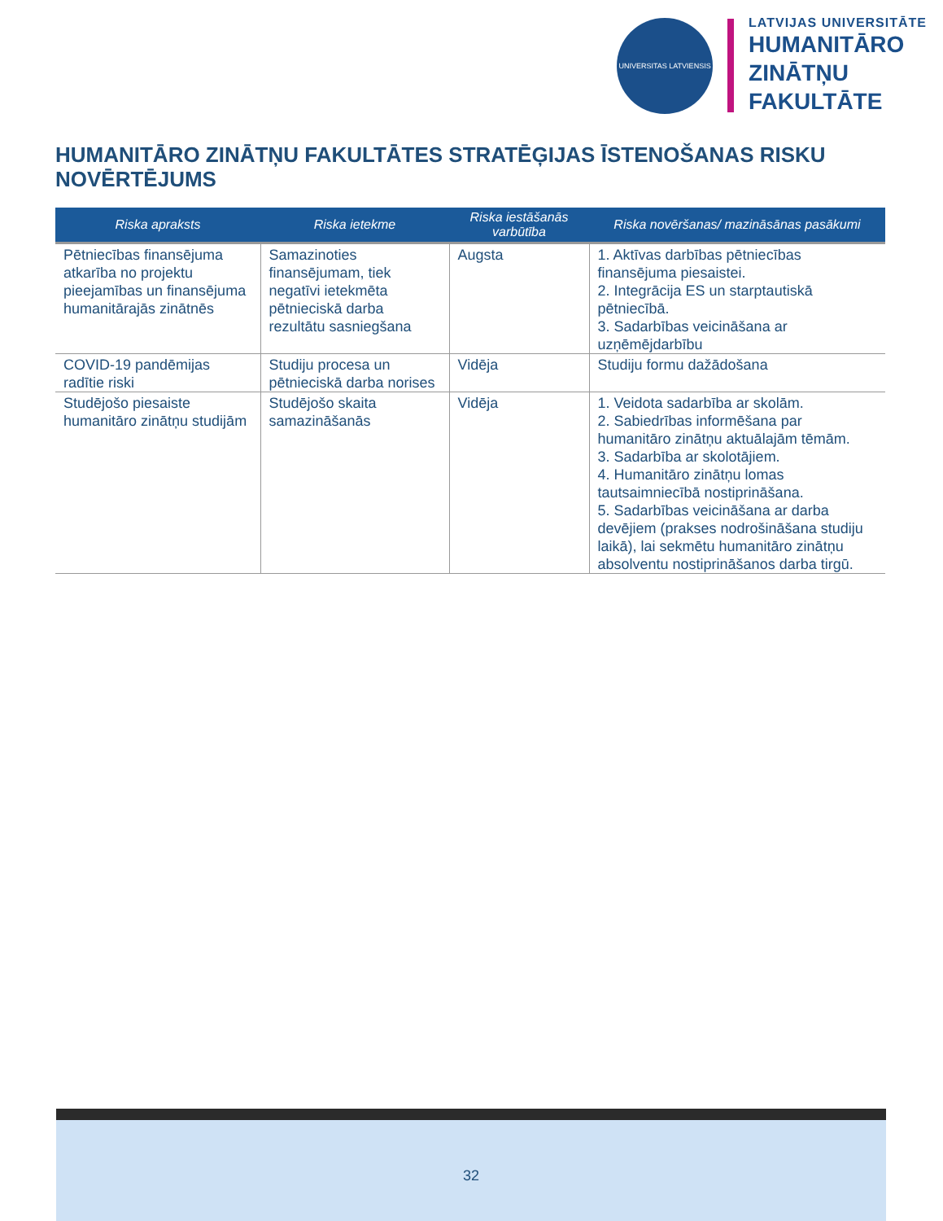UNIVERSITAS LATVIENSIS
LATVIJAS UNIVERSITĀTE
HUMANITĀRO
ZINĀTŅU
FAKULTĀTE
HUMANITĀRO ZINĀTŅU FAKULTĀTES STRATĒĢIJAS ĪSTENOŠANAS RISKU NOVĒRTĒJUMS
| Riska apraksts | Riska ietekme | Riska iestāšanās varbūtība | Riska novēršanas/ mazināsānas pasākumi |
| --- | --- | --- | --- |
| Pētniecības finansējuma atkarība no projektu pieejamības un finansējuma humanitārajās zinātnēs | Samazinoties finansējumam, tiek negatīvi ietekmēta pētnieciskā darba rezultātu sasniegšana | Augsta | 1. Aktīvas darbības pētniecības finansējuma piesaistei. 2. Integrācija ES un starptautiskā pētniecībā. 3. Sadarbības veicināšana ar uzņēmējdarbību |
| COVID-19 pandēmijas radītie riski | Studiju procesa un pētnieciskā darba norises | Vidēja | Studiju formu dažādošana |
| Studējošo piesaiste humanitāro zinātņu studijām | Studējošo skaita samazināšanās | Vidēja | 1. Veidota sadarbība ar skolām. 2. Sabiedrības informēšana par humanitāro zinātņu aktuālajām tēmām. 3. Sadarbība ar skolotājiem. 4. Humanitāro zinātņu lomas tautsaimniecībā nostiprināšana. 5. Sadarbības veicināšana ar darba devējiem (prakses nodrošināšana studiju laikā), lai sekmētu humanitāro zinātņu absolventu nostiprināšanos darba tirgū. |
32